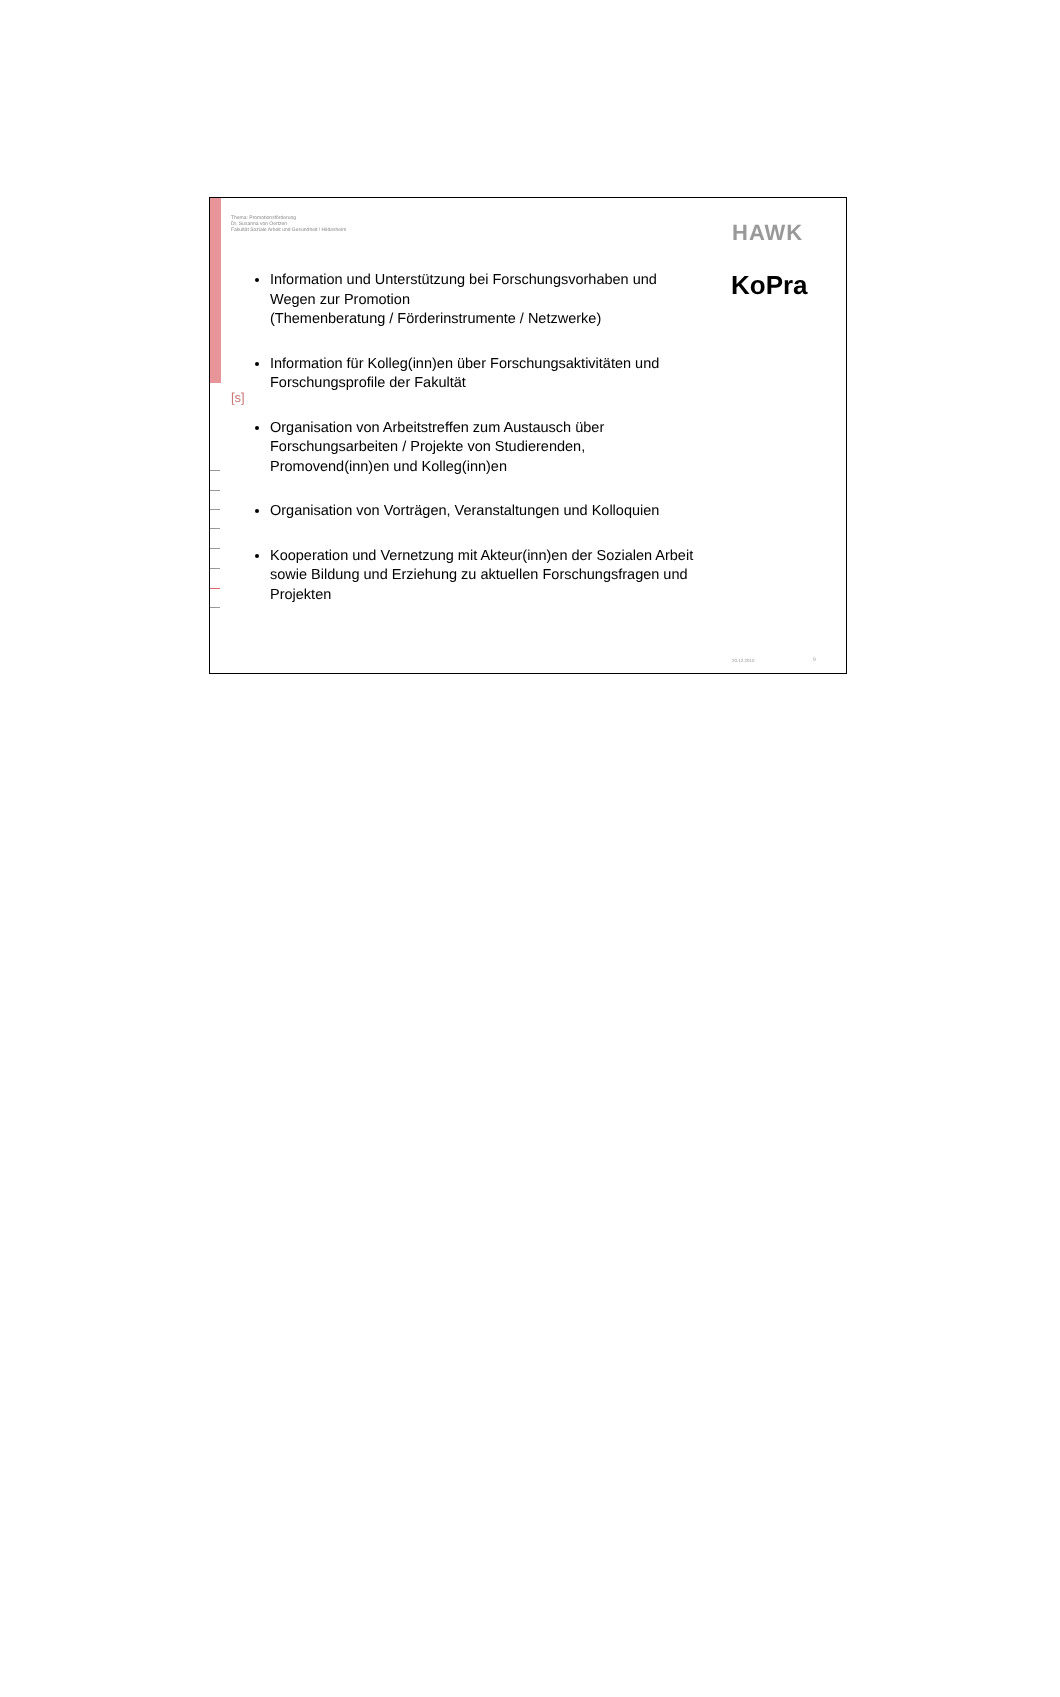Thema: Promotionsförderung
Dr. Susanna von Oertzen
Fakultät Soziale Arbeit und Gesundheit / Hildesheim
HAWK
KoPra
[s]
Information und Unterstützung bei Forschungsvorhaben und Wegen zur Promotion
(Themenberatung / Förderinstrumente / Netzwerke)
Information für Kolleg(inn)en über Forschungsaktivitäten und Forschungsprofile der Fakultät
Organisation von Arbeitstreffen zum Austausch über Forschungsarbeiten / Projekte von Studierenden, Promovend(inn)en und Kolleg(inn)en
Organisation von Vorträgen, Veranstaltungen und Kolloquien
Kooperation und Vernetzung mit Akteur(inn)en der Sozialen Arbeit sowie Bildung und Erziehung zu aktuellen Forschungsfragen und Projekten
20.12.2010 9